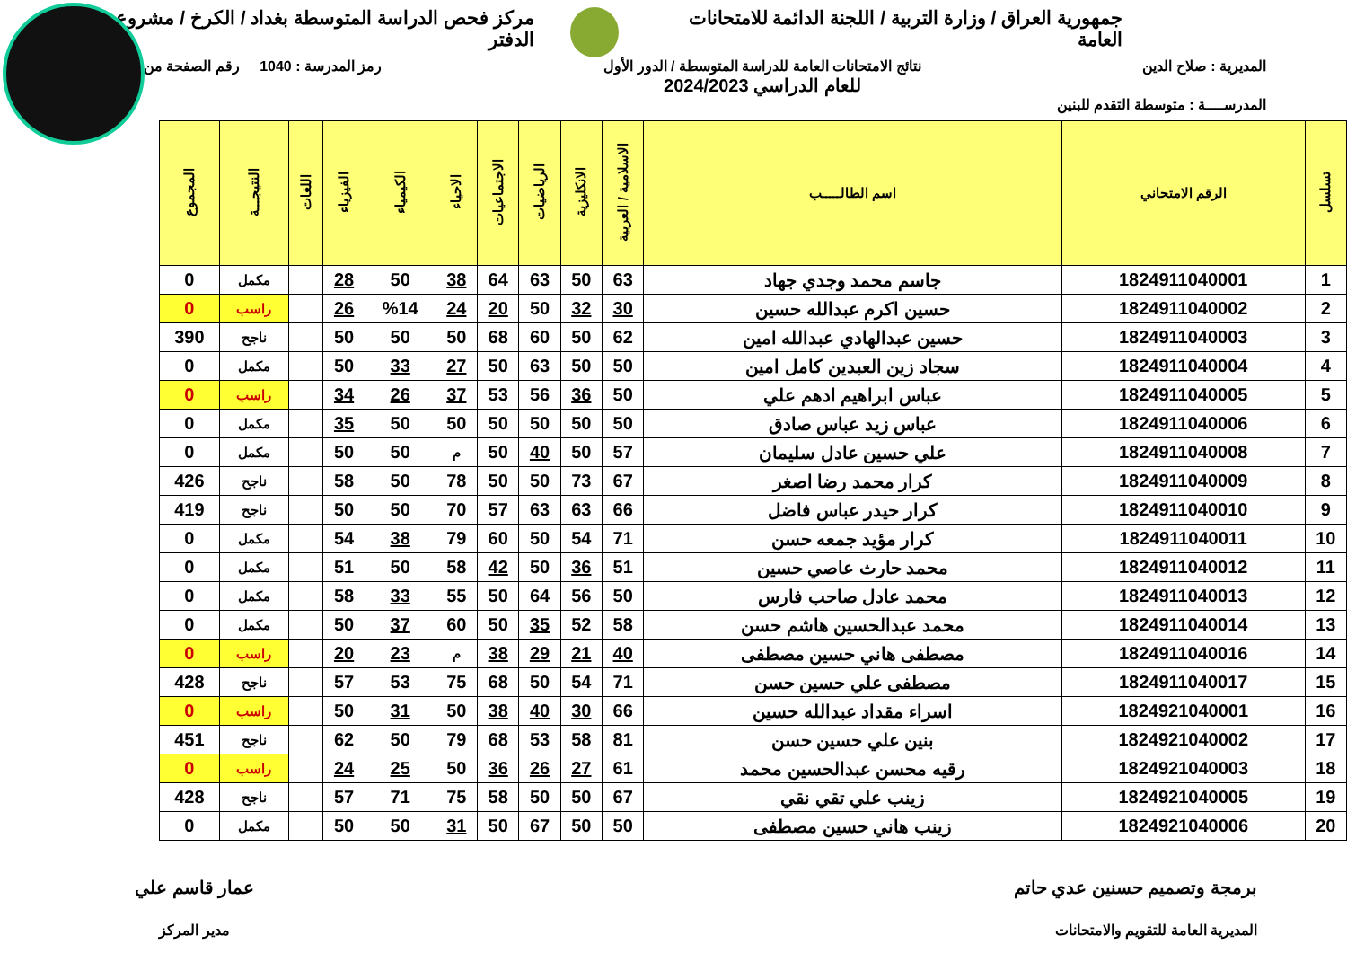جمهورية العراق / وزارة التربية / اللجنة الدائمة للامتحانات العامة
مركز فحص الدراسة المتوسطة بغداد / الكرخ / مشروع الدفتر
المديرية : صلاح الدين نتائج الامتحانات العامة للدراسة المتوسطة / الدور الأول
للعام الدراسي 2024/2023
رمز المدرسة : 1040 رقم الصفحة من
المدرســــة : متوسطة التقدم للبنين
| تسلسل | الرقم الامتحاني | اسم الطالـــــب | الاسلامية / العربية | الانكليزية | الرياضيات | الاجتماعيات | الاحياء | الكيمياء | الفيزياء | اللغات | النتيجـــة | المجموع |
| --- | --- | --- | --- | --- | --- | --- | --- | --- | --- | --- | --- | --- |
| 1 | 1824911040001 | جاسم محمد وجدي جهاد | 63 | 50 | 63 | 64 | 38 | 50 | 28 | | مكمل | 0 |
| 2 | 1824911040002 | حسين اكرم عبدالله حسين | 30 | 32 | 50 | 20 | 24 | %14 | 26 | | راسب | 0 |
| 3 | 1824911040003 | حسين عبدالهادي عبدالله امين | 62 | 50 | 60 | 68 | 50 | 50 | 50 | | ناجح | 390 |
| 4 | 1824911040004 | سجاد زين العبدين كامل امين | 50 | 50 | 63 | 50 | 27 | 33 | 50 | | مكمل | 0 |
| 5 | 1824911040005 | عباس ابراهيم ادهم علي | 50 | 36 | 56 | 53 | 37 | 26 | 34 | | راسب | 0 |
| 6 | 1824911040006 | عباس زيد عباس صادق | 50 | 50 | 50 | 50 | 50 | 50 | 35 | | مكمل | 0 |
| 7 | 1824911040008 | علي حسين عادل سليمان | 57 | 50 | 40 | 50 | م | 50 | 50 | | مكمل | 0 |
| 8 | 1824911040009 | كرار محمد رضا اصغر | 67 | 73 | 50 | 50 | 78 | 50 | 58 | | ناجح | 426 |
| 9 | 1824911040010 | كرار حيدر عباس فاضل | 66 | 63 | 63 | 57 | 70 | 50 | 50 | | ناجح | 419 |
| 10 | 1824911040011 | كرار مؤيد جمعه حسن | 71 | 54 | 50 | 60 | 79 | 38 | 54 | | مكمل | 0 |
| 11 | 1824911040012 | محمد حارث عاصي حسين | 51 | 36 | 50 | 42 | 58 | 50 | 51 | | مكمل | 0 |
| 12 | 1824911040013 | محمد عادل صاحب فارس | 50 | 56 | 64 | 50 | 55 | 33 | 58 | | مكمل | 0 |
| 13 | 1824911040014 | محمد عبدالحسين هاشم حسن | 58 | 52 | 35 | 50 | 60 | 37 | 50 | | مكمل | 0 |
| 14 | 1824911040016 | مصطفى هاني حسين مصطفى | 40 | 21 | 29 | 38 | م | 23 | 20 | | راسب | 0 |
| 15 | 1824911040017 | مصطفى علي حسين حسن | 71 | 54 | 50 | 68 | 75 | 53 | 57 | | ناجح | 428 |
| 16 | 1824921040001 | اسراء مقداد عبدالله حسين | 66 | 30 | 40 | 38 | 50 | 31 | 50 | | راسب | 0 |
| 17 | 1824921040002 | بنين علي حسين حسن | 81 | 58 | 53 | 68 | 79 | 50 | 62 | | ناجح | 451 |
| 18 | 1824921040003 | رقيه محسن عبدالحسين محمد | 61 | 27 | 26 | 36 | 50 | 25 | 24 | | راسب | 0 |
| 19 | 1824921040005 | زينب علي تقي نقي | 67 | 50 | 50 | 58 | 75 | 71 | 57 | | ناجح | 428 |
| 20 | 1824921040006 | زينب هاني حسين مصطفى | 50 | 50 | 67 | 50 | 31 | 50 | 50 | | مكمل | 0 |
برمجة وتصميم حسنين عدي حاتم
المديرية العامة للتقويم والامتحانات
عمار قاسم علي
مدير المركز